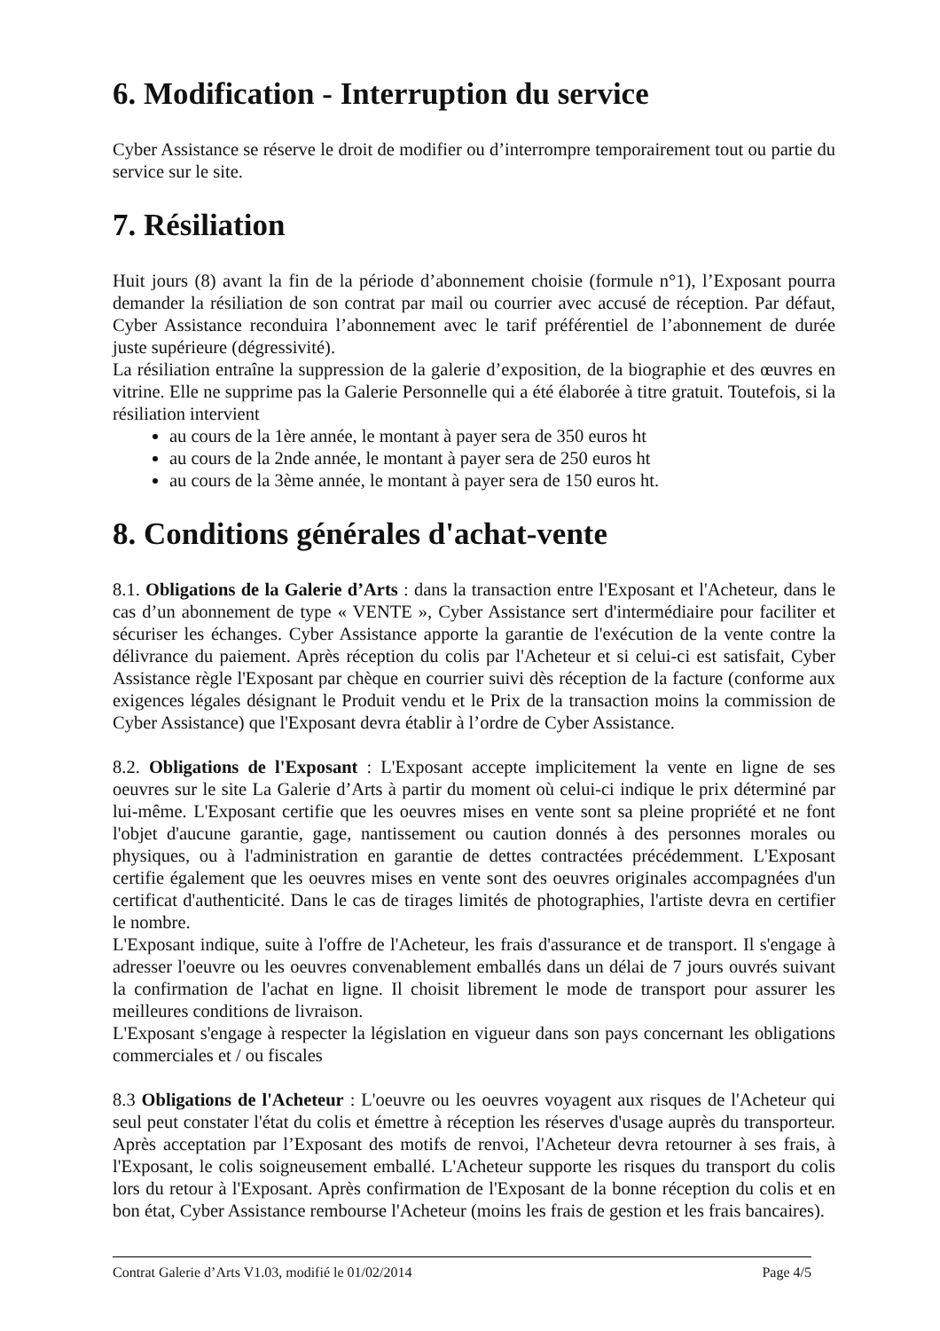6. Modification - Interruption du service
Cyber Assistance se réserve le droit de modifier ou d’interrompre temporairement tout ou partie du service sur le site.
7. Résiliation
Huit jours (8) avant la fin de la période d’abonnement choisie (formule n°1), l’Exposant pourra demander la résiliation de son contrat par mail ou courrier avec accusé de réception. Par défaut, Cyber Assistance reconduira l’abonnement avec le tarif préférentiel de l’abonnement de durée juste supérieure (dégressivité).
La résiliation entraîne la suppression de la galerie d’exposition, de la biographie et des œuvres en vitrine. Elle ne supprime pas la Galerie Personnelle qui a été élaborée à titre gratuit. Toutefois, si la résiliation intervient
au cours de la 1ère année, le montant à payer sera de 350 euros ht
au cours de la 2nde année, le montant à payer sera de 250 euros ht
au cours de la 3ème année, le montant à payer sera de 150 euros ht.
8. Conditions générales d'achat-vente
8.1. Obligations de la Galerie d’Arts : dans la transaction entre l'Exposant et l'Acheteur, dans le cas d’un abonnement de type « VENTE », Cyber Assistance sert d'intermédiaire pour faciliter et sécuriser les échanges. Cyber Assistance apporte la garantie de l'exécution de la vente contre la délivrance du paiement. Après réception du colis par l'Acheteur et si celui-ci est satisfait, Cyber Assistance règle l'Exposant par chèque en courrier suivi dès réception de la facture (conforme aux exigences légales désignant le Produit vendu et le Prix de la transaction moins la commission de Cyber Assistance) que l'Exposant devra établir à l’ordre de Cyber Assistance.
8.2. Obligations de l'Exposant : L'Exposant accepte implicitement la vente en ligne de ses oeuvres sur le site La Galerie d’Arts à partir du moment où celui-ci indique le prix déterminé par lui-même. L'Exposant certifie que les oeuvres mises en vente sont sa pleine propriété et ne font l'objet d'aucune garantie, gage, nantissement ou caution donnés à des personnes morales ou physiques, ou à l'administration en garantie de dettes contractées précédemment. L'Exposant certifie également que les oeuvres mises en vente sont des oeuvres originales accompagnées d'un certificat d'authenticité. Dans le cas de tirages limités de photographies, l'artiste devra en certifier le nombre.
L'Exposant indique, suite à l'offre de l'Acheteur, les frais d'assurance et de transport. Il s'engage à adresser l'oeuvre ou les oeuvres convenablement emballés dans un délai de 7 jours ouvrés suivant la confirmation de l'achat en ligne. Il choisit librement le mode de transport pour assurer les meilleures conditions de livraison.
L'Exposant s'engage à respecter la législation en vigueur dans son pays concernant les obligations commerciales et / ou fiscales
8.3 Obligations de l'Acheteur : L'oeuvre ou les oeuvres voyagent aux risques de l'Acheteur qui seul peut constater l'état du colis et émettre à réception les réserves d'usage auprès du transporteur. Après acceptation par l’Exposant des motifs de renvoi, l'Acheteur devra retourner à ses frais, à l'Exposant, le colis soigneusement emballé. L'Acheteur supporte les risques du transport du colis lors du retour à l'Exposant. Après confirmation de l'Exposant de la bonne réception du colis et en bon état, Cyber Assistance rembourse l'Acheteur (moins les frais de gestion et les frais bancaires).
Contrat Galerie d’Arts V1.03, modifié le 01/02/2014 Page 4/5